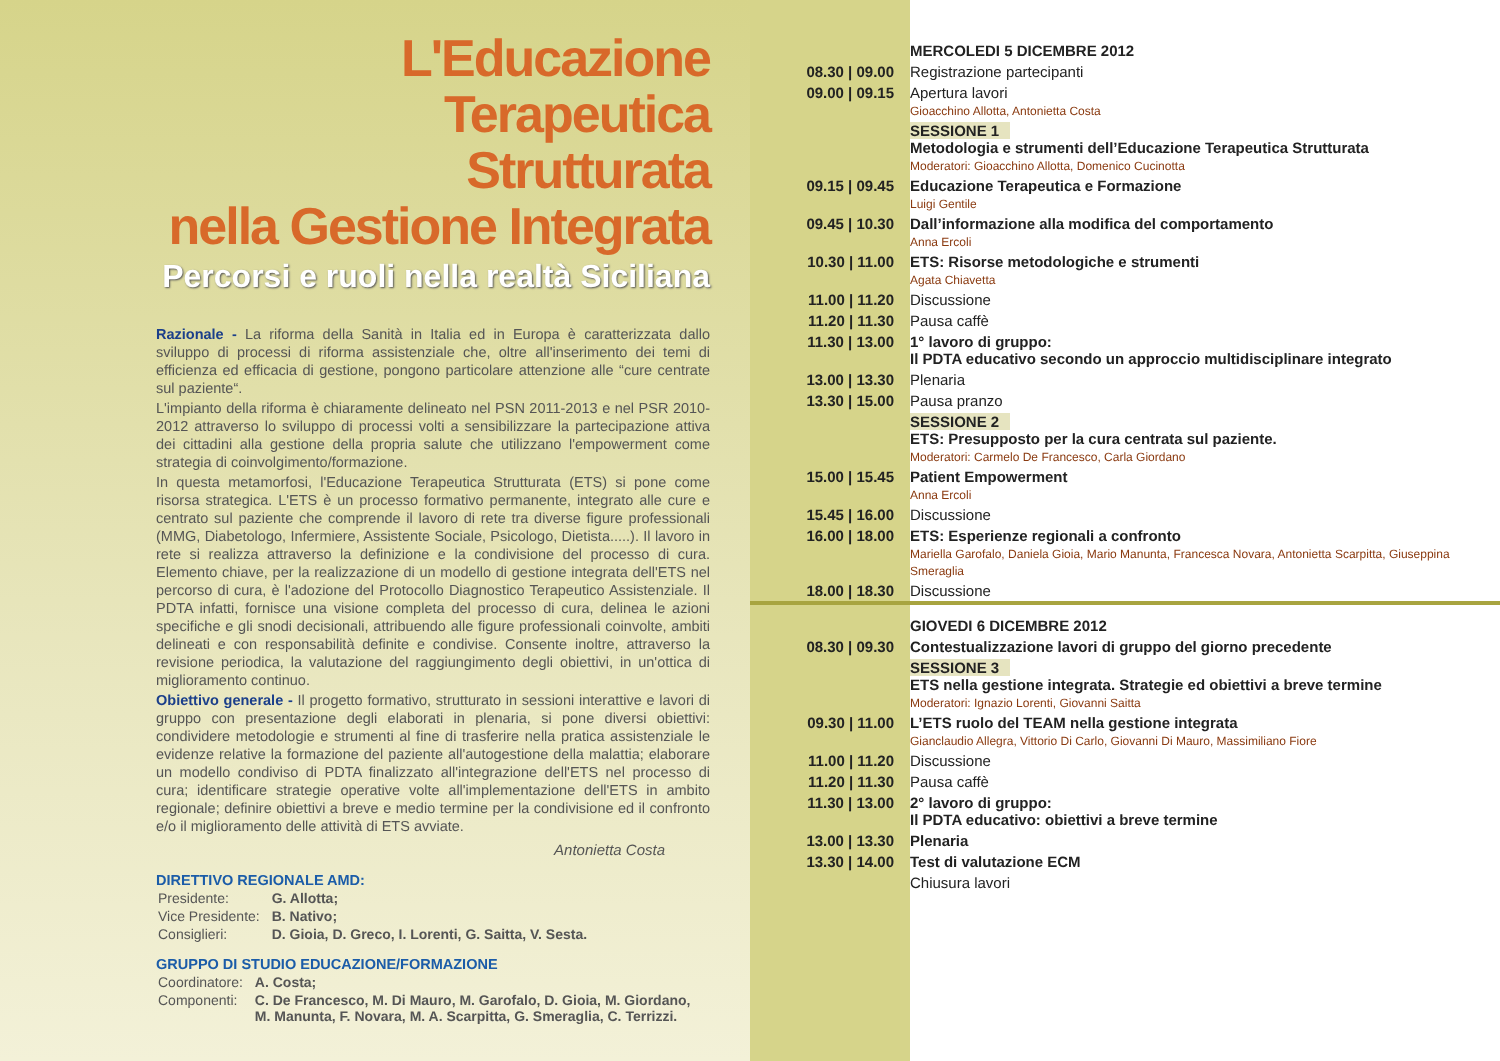L'Educazione
Terapeutica
Strutturata
nella Gestione Integrata
Percorsi e ruoli nella realtà Siciliana
Razionale - La riforma della Sanità in Italia ed in Europa è caratterizzata dallo sviluppo di processi di riforma assistenziale che, oltre all'inserimento dei temi di efficienza ed efficacia di gestione, pongono particolare attenzione alle “cure centrate sul paziente“.
L'impianto della riforma è chiaramente delineato nel PSN 2011-2013 e nel PSR 2010-2012 attraverso lo sviluppo di processi volti a sensibilizzare la partecipazione attiva dei cittadini alla gestione della propria salute che utilizzano l'empowerment come strategia di coinvolgimento/formazione.
In questa metamorfosi, l'Educazione Terapeutica Strutturata (ETS) si pone come risorsa strategica. L'ETS è un processo formativo permanente, integrato alle cure e centrato sul paziente che comprende il lavoro di rete tra diverse figure professionali (MMG, Diabetologo, Infermiere, Assistente Sociale, Psicologo, Dietista.....). Il lavoro in rete si realizza attraverso la definizione e la condivisione del processo di cura. Elemento chiave, per la realizzazione di un modello di gestione integrata dell'ETS nel percorso di cura, è l'adozione del Protocollo Diagnostico Terapeutico Assistenziale. Il PDTA infatti, fornisce una visione completa del processo di cura, delinea le azioni specifiche e gli snodi decisionali, attribuendo alle figure professionali coinvolte, ambiti delineati e con responsabilità definite e condivise. Consente inoltre, attraverso la revisione periodica, la valutazione del raggiungimento degli obiettivi, in un'ottica di miglioramento continuo.
Obiettivo generale - Il progetto formativo, strutturato in sessioni interattive e lavori di gruppo con presentazione degli elaborati in plenaria, si pone diversi obiettivi: condividere metodologie e strumenti al fine di trasferire nella pratica assistenziale le evidenze relative la formazione del paziente all'autogestione della malattia; elaborare un modello condiviso di PDTA finalizzato all'integrazione dell'ETS nel processo di cura; identificare strategie operative volte all'implementazione dell'ETS in ambito regionale; definire obiettivi a breve e medio termine per la condivisione ed il confronto e/o il miglioramento delle attività di ETS avviate.
Antonietta Costa
DIRETTIVO REGIONALE AMD:
| Presidente: | G. Allotta; |
| Vice Presidente: | B. Nativo; |
| Consiglieri: | D. Gioia, D. Greco, I. Lorenti, G. Saitta, V. Sesta. |
GRUPPO DI STUDIO EDUCAZIONE/FORMAZIONE
| Coordinatore: | A. Costa; |
| Componenti: | C. De Francesco, M. Di Mauro, M. Garofalo, D. Gioia, M. Giordano, M. Manunta, F. Novara, M. A. Scarpitta, G. Smeraglia, C. Terrizzi. |
| | MERCOLEDI 5 DICEMBRE 2012 |
| 08.30 / 09.00 | Registrazione partecipanti |
| 09.00 / 09.15 | Apertura lavori Gioacchino Allotta, Antonietta Costa |
| | SESSIONE 1 Metodologia e strumenti dell’Educazione Terapeutica Strutturata Moderatori: Gioacchino Allotta, Domenico Cucinotta |
| 09.15 / 09.45 | Educazione Terapeutica e Formazione Luigi Gentile |
| 09.45 / 10.30 | Dall’informazione alla modifica del comportamento Anna Ercoli |
| 10.30 / 11.00 | ETS: Risorse metodologiche e strumenti Agata Chiavetta |
| 11.00 / 11.20 | Discussione |
| 11.20 / 11.30 | Pausa caffè |
| 11.30 / 13.00 | 1° lavoro di gruppo: Il PDTA educativo secondo un approccio multidisciplinare integrato |
| 13.00 / 13.30 | Plenaria |
| 13.30 / 15.00 | Pausa pranzo |
| | SESSIONE 2 ETS: Presupposto per la cura centrata sul paziente. Moderatori: Carmelo De Francesco, Carla Giordano |
| 15.00 / 15.45 | Patient Empowerment Anna Ercoli |
| 15.45 / 16.00 | Discussione |
| 16.00 / 18.00 | ETS: Esperienze regionali a confronto Mariella Garofalo, Daniela Gioia, Mario Manunta, Francesca Novara, Antonietta Scarpitta, Giuseppina Smeraglia |
| 18.00 / 18.30 | Discussione |
| | GIOVEDI 6 DICEMBRE 2012 |
| 08.30 / 09.30 | Contestualizzazione lavori di gruppo del giorno precedente |
| | SESSIONE 3 ETS nella gestione integrata. Strategie ed obiettivi a breve termine Moderatori: Ignazio Lorenti, Giovanni Saitta |
| 09.30 / 11.00 | L’ETS ruolo del TEAM nella gestione integrata Gianclaudio Allegra, Vittorio Di Carlo, Giovanni Di Mauro, Massimiliano Fiore |
| 11.00 / 11.20 | Discussione |
| 11.20 / 11.30 | Pausa caffè |
| 11.30 / 13.00 | 2° lavoro di gruppo: Il PDTA educativo: obiettivi a breve termine |
| 13.00 / 13.30 | Plenaria |
| 13.30 / 14.00 | Test di valutazione ECM |
| | Chiusura lavori |